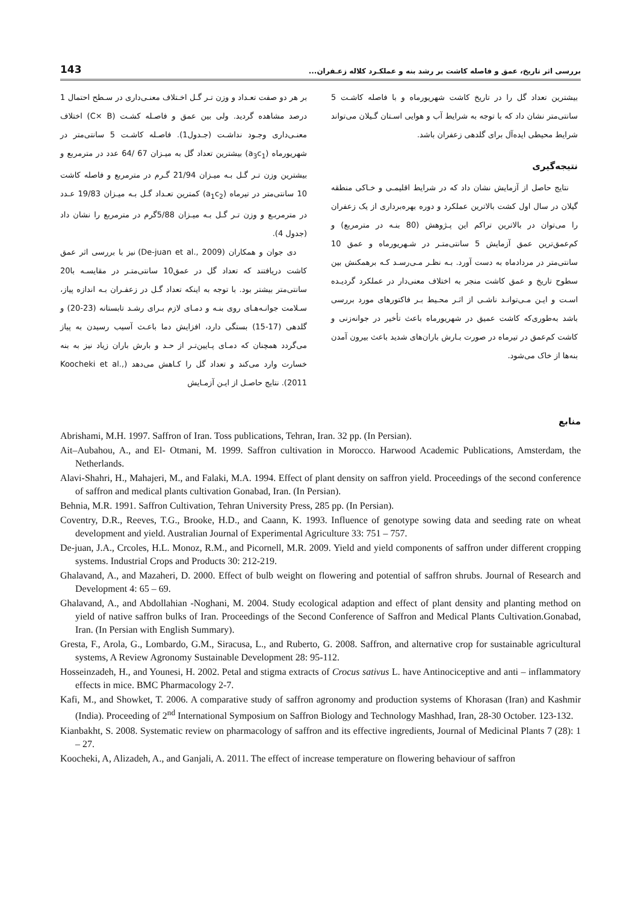143 بررسی اثر تاریخ، عمق و فاصله کاشت بر رشد بنه و عملکـرد کلاله زعـفران...
بر هر دو صفت تعـداد و وزن تـر گـل اخـتلاف معنـی‌داری در سـطح احتمال 1 درصد مشاهده گردید. ولی بین عمق و فاصـله کشـت (C× B) اختلاف معنـی‌داری وجـود نداشـت (جـدول1). فاصـله کاشـت 5 سانتی‌متر در شهریورماه (a<sub>3</sub>c<sub>1</sub>) بیشترین تعداد گل به میـزان 67 /64 عدد در مترمربع و بیشترین وزن تـر گـل بـه میـزان 21/94 گـرم در مترمربع و فاصله کاشت 10 سانتی‌متر در تیرماه (a<sub>1</sub>c<sub>2</sub>) کمترین تعـداد گـل بـه میـزان 19/83 عـدد در مترمربـع و وزن تـر گـل بـه میـزان 5/88گرم در مترمربع را نشان داد (جدول 4).
دی جوان و همکاران (De-juan et al., 2009) نیز با بررسی اثر عمق کاشت دریافتند که تعداد گل در عمق10 سانتی‌متـر در مقایسـه با20 سانتی‌متر بیشتر بود. با توجه به اینکه تعداد گـل در زعفـران بـه اندازه پیاز، سـلامت جوانـه‌هـای روی بنـه و دمـای لازم بـرای رشـد تابستانه (23-20) و گلدهی (17-15) بستگی دارد، افزایش دما باعـث آسیب رسیدن به پیاز می‌گردد همچنان که دمـای پـایین‌تـر از حـد و بارش باران زیاد نیز به بنه خسارت وارد می‌کند و تعداد گل را کـاهش می‌دهد (Koocheki et al., 2011). نتایج حاصـل از ایـن آزمـایش
بیشترین تعداد گل را در تاریخ کاشت شهریورماه و با فاصله کاشـت 5 سانتی‌متر نشان داد که با توجه به شرایط آب و هوایی اسـتان گـیلان می‌تواند شرایط محیطی ایده‌آل برای گلدهی زعفران باشد.
نتیجه‌گیری
نتایج حاصل از آزمایش نشان داد که در شرایط اقلیمـی و خـاکی منطقه گیلان در سال اول کشت بالاترین عملکرد و دوره بهره‌برداری از یک زعفران را می‌توان در بالاترین تراکم این پـژوهش (80 بنـه در مترمربع) و کم‌عمق‌ترین عمق آزمایش 5 سانتی‌متـر در شـهریورماه و عمق 10 سانتی‌متر در مردادماه به دست آورد. بـه نظـر مـی‌رسـد کـه برهمکنش بین سطوح تاریخ و عمق کاشت منجر به اختلاف معنی‌دار در عملکرد گردیـده اسـت و ایـن مـی‌توانـد ناشـی از اثـر محـیط بـر فاکتورهای مورد بررسی باشد به‌طوری‌که کاشت عمیق در شهریورماه باعث تأخیر در جوانه‌زنی و کاشت کم‌عمق در تیرماه در صورت بـارش باران‌های شدید باعث بیرون آمدن بنه‌ها از خاک می‌شود.
منابع
Abrishami, M.H. 1997. Saffron of Iran. Toss publications, Tehran, Iran. 32 pp. (In Persian).
Ait–Aubahou, A., and El- Otmani, M. 1999. Saffron cultivation in Morocco. Harwood Academic Publications, Amsterdam, the Netherlands.
Alavi-Shahri, H., Mahajeri, M., and Falaki, M.A. 1994. Effect of plant density on saffron yield. Proceedings of the second conference of saffron and medical plants cultivation Gonabad, Iran. (In Persian).
Behnia, M.R. 1991. Saffron Cultivation, Tehran University Press, 285 pp. (In Persian).
Coventry, D.R., Reeves, T.G., Brooke, H.D., and Caann, K. 1993. Influence of genotype sowing data and seeding rate on wheat development and yield. Australian Journal of Experimental Agriculture 33: 751 – 757.
De-juan, J.A., Crcoles, H.L. Monoz, R.M., and Picornell, M.R. 2009. Yield and yield components of saffron under different cropping systems. Industrial Crops and Products 30: 212-219.
Ghalavand, A., and Mazaheri, D. 2000. Effect of bulb weight on flowering and potential of saffron shrubs. Journal of Research and Development 4: 65 – 69.
Ghalavand, A., and Abdollahian -Noghani, M. 2004. Study ecological adaption and effect of plant density and planting method on yield of native saffron bulks of Iran. Proceedings of the Second Conference of Saffron and Medical Plants Cultivation.Gonabad, Iran. (In Persian with English Summary).
Gresta, F., Arola, G., Lombardo, G.M., Siracusa, L., and Ruberto, G. 2008. Saffron, and alternative crop for sustainable agricultural systems, A Review Agronomy Sustainable Development 28: 95-112.
Hosseinzadeh, H., and Younesi, H. 2002. Petal and stigma extracts of Crocus sativus L. have Antinociceptive and anti – inflammatory effects in mice. BMC Pharmacology 2-7.
Kafi, M., and Showket, T. 2006. A comparative study of saffron agronomy and production systems of Khorasan (Iran) and Kashmir (India). Proceeding of 2<sup>nd</sup> International Symposium on Saffron Biology and Technology Mashhad, Iran, 28-30 October. 123-132.
Kianbakht, S. 2008. Systematic review on pharmacology of saffron and its effective ingredients, Journal of Medicinal Plants 7 (28): 1 – 27.
Koocheki, A, Alizadeh, A., and Ganjali, A. 2011. The effect of increase temperature on flowering behaviour of saffron